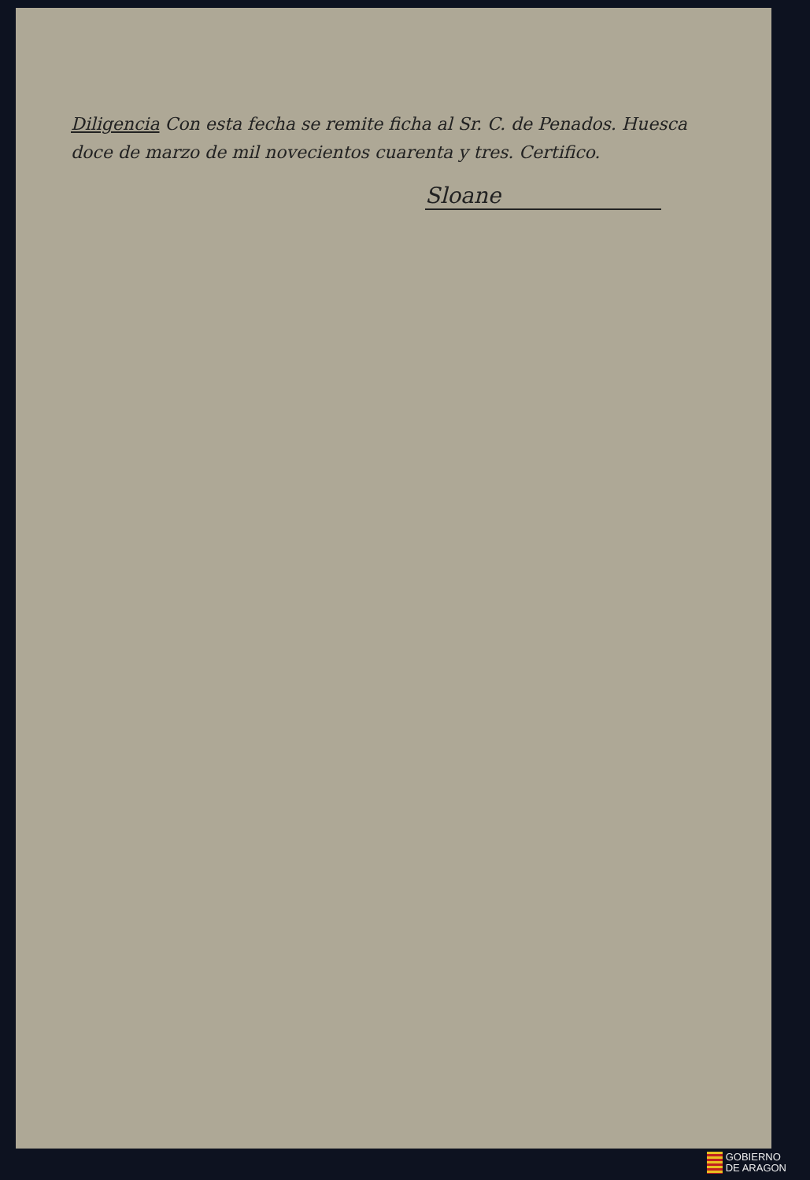Diligencia Con esta fecha se remite ficha al Sr. C. de Penados. Huesca doce de marzo de mil novecientos cuarenta y tres. Certifico.
Sloane
GOBIERNO
DE ARAGON